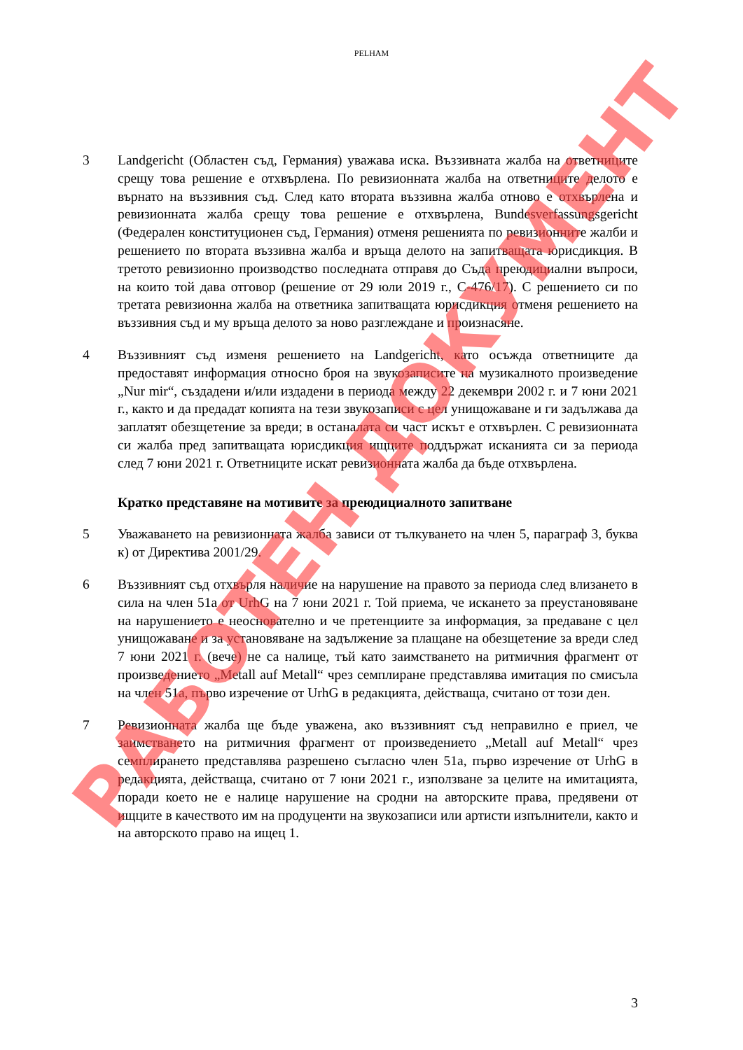PELHAM
3 Landgericht (Областен съд, Германия) уважава иска. Въззивната жалба на ответниците срещу това решение е отхвърлена. По ревизионната жалба на ответниците делото е върнато на въззивния съд. След като втората въззивна жалба отново е отхвърлена и ревизионната жалба срещу това решение е отхвърлена, Bundesverfassungsgericht (Федерален конституционен съд, Германия) отменя решенията по ревизионните жалби и решението по втората въззивна жалба и връща делото на запитващата юрисдикция. В третото ревизионно производство последната отправя до Съда преюдициални въпроси, на които той дава отговор (решение от 29 юли 2019 г., C-476/17). С решението си по третата ревизионна жалба на ответника запитващата юрисдикция отменя решението на въззивния съд и му връща делото за ново разглеждане и произнасяне.
4 Въззивният съд изменя решението на Landgericht, като осъжда ответниците да предоставят информация относно броя на звукозаписите на музикалното произведение „Nur mir“, създадени и/или издадени в периода между 22 декември 2002 г. и 7 юни 2021 г., както и да предадат копията на тези звукозаписи с цел унищожаване и ги задължава да заплатят обезщетение за вреди; в останалата си част искът е отхвърлен. С ревизионната си жалба пред запитващата юрисдикция ищците поддържат исканията си за периода след 7 юни 2021 г. Ответниците искат ревизионната жалба да бъде отхвърлена.
Кратко представяне на мотивите за преюдициалното запитване
5 Уважаването на ревизионната жалба зависи от тълкуването на член 5, параграф 3, буква к) от Директива 2001/29.
6 Въззивният съд отхвърля наличие на нарушение на правото за периода след влизането в сила на член 51а от UrhG на 7 юни 2021 г. Той приема, че искането за преустановяване на нарушението е неоснователно и че претенциите за информация, за предаване с цел унищожаване и за установяване на задължение за плащане на обезщетение за вреди след 7 юни 2021 г. (вече) не са налице, тъй като заимстването на ритмичния фрагмент от произведението „Metall auf Metall“ чрез семплиране представлява имитация по смисъла на член 51а, първо изречение от UrhG в редакцията, действаща, считано от този ден.
7 Ревизионната жалба ще бъде уважена, ако въззивният съд неправилно е приел, че заимстването на ритмичния фрагмент от произведението „Metall auf Metall“ чрез семплирането представлява разрешено съгласно член 51а, първо изречение от UrhG в редакцията, действаща, считано от 7 юни 2021 г., използване за целите на имитацията, поради което не е налице нарушение на сродни на авторските права, предявени от ищците в качеството им на продуценти на звукозаписи или артисти изпълнители, както и на авторското право на ищец 1.
3
РАБОТЕН ДОКУМЕНТ